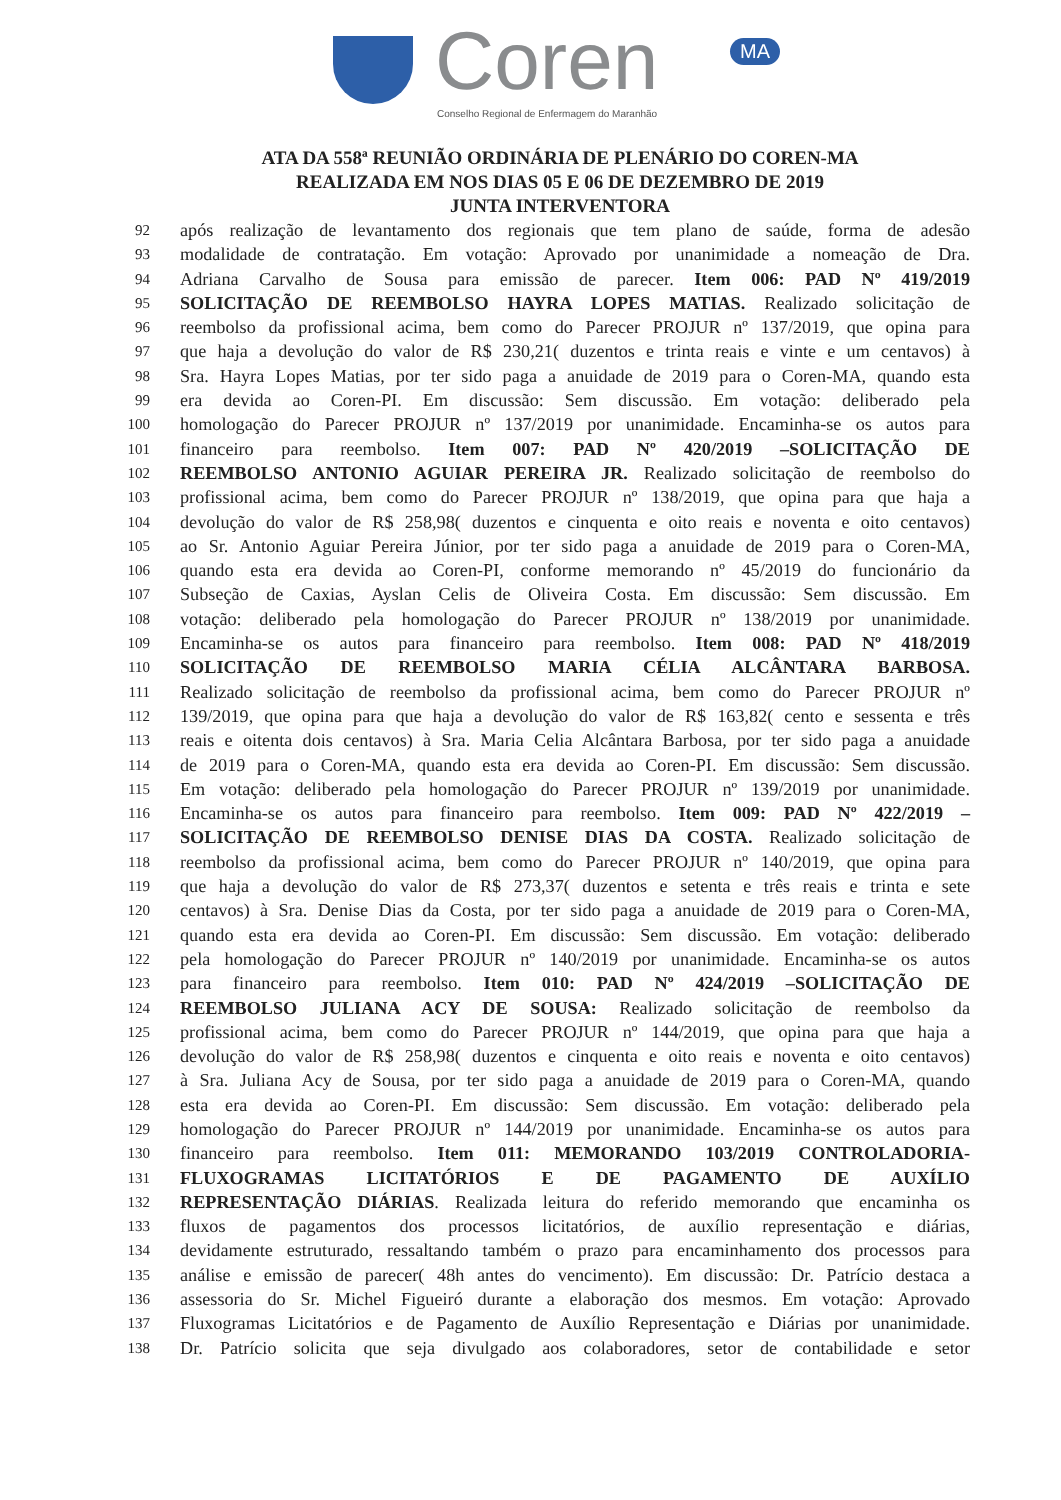Coren MA
Conselho Regional de Enfermagem do Maranhão
ATA DA 558ª REUNIÃO ORDINÁRIA DE PLENÁRIO DO COREN-MA
REALIZADA EM NOS DIAS 05 E 06 DE DEZEMBRO DE 2019
JUNTA INTERVENTORA
92 após realização de levantamento dos regionais que tem plano de saúde, forma de adesão
93 modalidade de contratação. Em votação: Aprovado por unanimidade a nomeação de Dra.
94 Adriana Carvalho de Sousa para emissão de parecer. Item 006: PAD Nº 419/2019
95 SOLICITAÇÃO DE REEMBOLSO HAYRA LOPES MATIAS. Realizado solicitação de
96 reembolso da profissional acima, bem como do Parecer PROJUR nº 137/2019, que opina para
97 que haja a devolução do valor de R$ 230,21( duzentos e trinta reais e vinte e um centavos) à
98 Sra. Hayra Lopes Matias, por ter sido paga a anuidade de 2019 para o Coren-MA, quando esta
99 era devida ao Coren-PI. Em discussão: Sem discussão. Em votação: deliberado pela
100 homologação do Parecer PROJUR nº 137/2019 por unanimidade. Encaminha-se os autos para
101 financeiro para reembolso. Item 007: PAD Nº 420/2019 –SOLICITAÇÃO DE
102 REEMBOLSO ANTONIO AGUIAR PEREIRA JR. Realizado solicitação de reembolso do
103 profissional acima, bem como do Parecer PROJUR nº 138/2019, que opina para que haja a
104 devolução do valor de R$ 258,98( duzentos e cinquenta e oito reais e noventa e oito centavos)
105 ao Sr. Antonio Aguiar Pereira Júnior, por ter sido paga a anuidade de 2019 para o Coren-MA,
106 quando esta era devida ao Coren-PI, conforme memorando nº 45/2019 do funcionário da
107 Subseção de Caxias, Ayslan Celis de Oliveira Costa. Em discussão: Sem discussão. Em
108 votação: deliberado pela homologação do Parecer PROJUR nº 138/2019 por unanimidade.
109 Encaminha-se os autos para financeiro para reembolso. Item 008: PAD Nº 418/2019
110 SOLICITAÇÃO DE REEMBOLSO MARIA CÉLIA ALCÂNTARA BARBOSA.
111 Realizado solicitação de reembolso da profissional acima, bem como do Parecer PROJUR nº
112 139/2019, que opina para que haja a devolução do valor de R$ 163,82( cento e sessenta e três
113 reais e oitenta dois centavos) à Sra. Maria Celia Alcântara Barbosa, por ter sido paga a anuidade
114 de 2019 para o Coren-MA, quando esta era devida ao Coren-PI. Em discussão: Sem discussão.
115 Em votação: deliberado pela homologação do Parecer PROJUR nº 139/2019 por unanimidade.
116 Encaminha-se os autos para financeiro para reembolso. Item 009: PAD Nº 422/2019 –
117 SOLICITAÇÃO DE REEMBOLSO DENISE DIAS DA COSTA. Realizado solicitação de
118 reembolso da profissional acima, bem como do Parecer PROJUR nº 140/2019, que opina para
119 que haja a devolução do valor de R$ 273,37( duzentos e setenta e três reais e trinta e sete
120 centavos) à Sra. Denise Dias da Costa, por ter sido paga a anuidade de 2019 para o Coren-MA,
121 quando esta era devida ao Coren-PI. Em discussão: Sem discussão. Em votação: deliberado
122 pela homologação do Parecer PROJUR nº 140/2019 por unanimidade. Encaminha-se os autos
123 para financeiro para reembolso. Item 010: PAD Nº 424/2019 –SOLICITAÇÃO DE
124 REEMBOLSO JULIANA ACY DE SOUSA: Realizado solicitação de reembolso da
125 profissional acima, bem como do Parecer PROJUR nº 144/2019, que opina para que haja a
126 devolução do valor de R$ 258,98( duzentos e cinquenta e oito reais e noventa e oito centavos)
127 à Sra. Juliana Acy de Sousa, por ter sido paga a anuidade de 2019 para o Coren-MA, quando
128 esta era devida ao Coren-PI. Em discussão: Sem discussão. Em votação: deliberado pela
129 homologação do Parecer PROJUR nº 144/2019 por unanimidade. Encaminha-se os autos para
130 financeiro para reembolso. Item 011: MEMORANDO 103/2019 CONTROLADORIA-
131 FLUXOGRAMAS LICITATÓRIOS E DE PAGAMENTO DE AUXÍLIO
132 REPRESENTAÇÃO DIÁRIAS. Realizada leitura do referido memorando que encaminha os
133 fluxos de pagamentos dos processos licitatórios, de auxílio representação e diárias,
134 devidamente estruturado, ressaltando também o prazo para encaminhamento dos processos para
135 análise e emissão de parecer( 48h antes do vencimento). Em discussão: Dr. Patrício destaca a
136 assessoria do Sr. Michel Figueiró durante a elaboração dos mesmos. Em votação: Aprovado
137 Fluxogramas Licitatórios e de Pagamento de Auxílio Representação e Diárias por unanimidade.
138 Dr. Patrício solicita que seja divulgado aos colaboradores, setor de contabilidade e setor